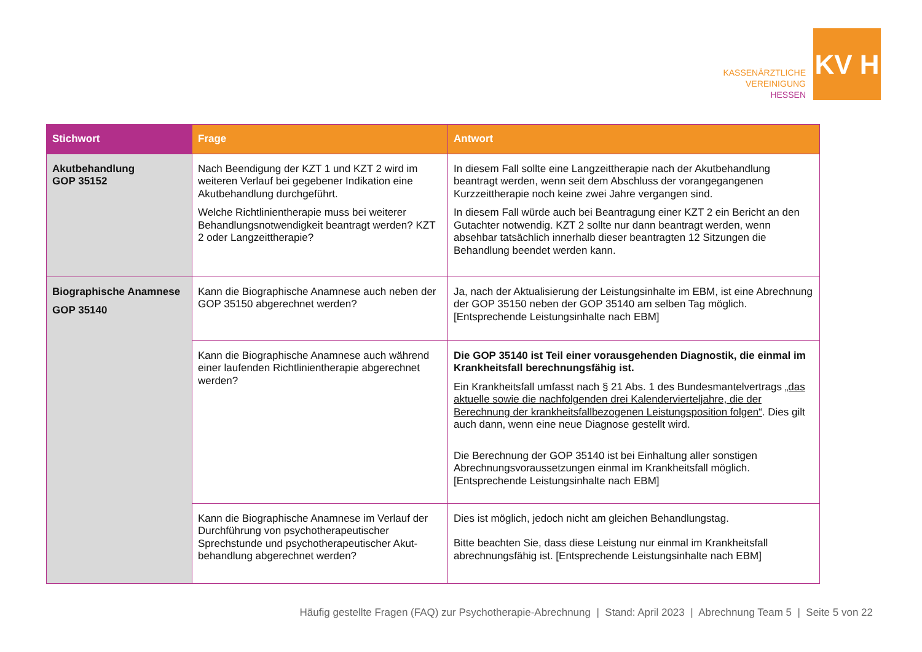KASSENÄRZTLICHE
VEREINIGUNG
HESSEN
KV H
| Stichwort | Frage | Antwort |
| --- | --- | --- |
| Akutbehandlung GOP 35152 | Nach Beendigung der KZT 1 und KZT 2 wird im weiteren Verlauf bei gegebener Indikation eine Akutbehandlung durchgeführt. Welche Richtlinientherapie muss bei weiterer Behandlungsnotwendigkeit beantragt werden? KZT 2 oder Langzeittherapie? | In diesem Fall sollte eine Langzeittherapie nach der Akutbehandlung beantragt werden, wenn seit dem Abschluss der vorangegangenen Kurzzeittherapie noch keine zwei Jahre vergangen sind. In diesem Fall würde auch bei Beantragung einer KZT 2 ein Bericht an den Gutachter notwendig. KZT 2 sollte nur dann beantragt werden, wenn absehbar tatsächlich innerhalb dieser beantragten 12 Sitzungen die Behandlung beendet werden kann. |
| Biographische Anamnese GOP 35140 | Kann die Biographische Anamnese auch neben der GOP 35150 abgerechnet werden? | Ja, nach der Aktualisierung der Leistungsinhalte im EBM, ist eine Abrechnung der GOP 35150 neben der GOP 35140 am selben Tag möglich. [Entsprechende Leistungsinhalte nach EBM] |
| | Kann die Biographische Anamnese auch während einer laufenden Richtlinientherapie abgerechnet werden? | Die GOP 35140 ist Teil einer vorausgehenden Diagnostik, die einmal im Krankheitsfall berechnungsfähig ist. Ein Krankheitsfall umfasst nach § 21 Abs. 1 des Bundesmantelvertrags „das aktuelle sowie die nachfolgenden drei Kalendervierteljahre, die der Berechnung der krankheitsfallbezogenen Leistungsposition folgen“ . Dies gilt auch dann, wenn eine neue Diagnose gestellt wird. Die Berechnung der GOP 35140 ist bei Einhaltung aller sonstigen Abrechnungsvoraussetzungen einmal im Krankheitsfall möglich. [Entsprechende Leistungsinhalte nach EBM] |
| | Kann die Biographische Anamnese im Verlauf der Durchführung von psychotherapeutischer Sprechstunde und psychotherapeutischer Akut-behandlung abgerechnet werden? | Dies ist möglich, jedoch nicht am gleichen Behandlungstag. Bitte beachten Sie, dass diese Leistung nur einmal im Krankheitsfall abrechnungsfähig ist. [Entsprechende Leistungsinhalte nach EBM] |
Häufig gestellte Fragen (FAQ) zur Psychotherapie-Abrechnung | Stand: April 2023 | Abrechnung Team 5 | Seite 5 von 22